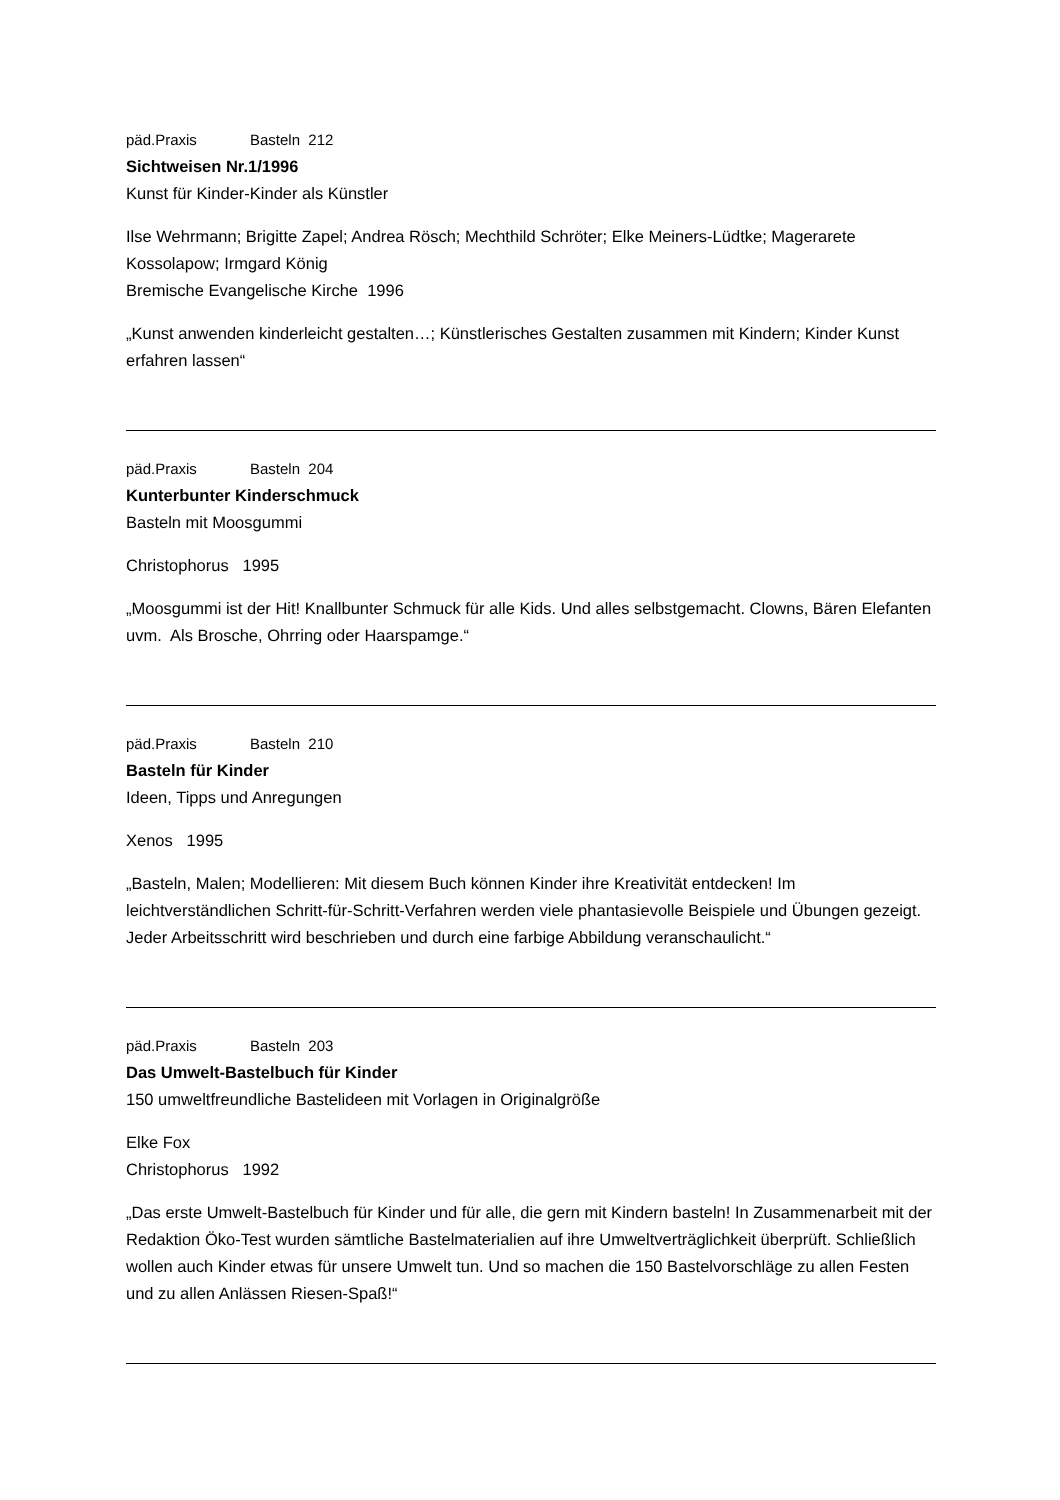päd.Praxis Basteln 212
Sichtweisen Nr.1/1996
Kunst für Kinder-Kinder als Künstler
Ilse Wehrmann; Brigitte Zapel; Andrea Rösch; Mechthild Schröter; Elke Meiners-Lüdtke; Magerarete Kossolapow; Irmgard König
Bremische Evangelische Kirche 1996
„Kunst anwenden kinderleicht gestalten…; Künstlerisches Gestalten zusammen mit Kindern; Kinder Kunst erfahren lassen“
päd.Praxis Basteln 204
Kunterbunter Kinderschmuck
Basteln mit Moosgummi
Christophorus 1995
„Moosgummi ist der Hit! Knallbunter Schmuck für alle Kids. Und alles selbstgemacht. Clowns, Bären Elefanten uvm. Als Brosche, Ohrring oder Haarspamge.“
päd.Praxis Basteln 210
Basteln für Kinder
Ideen, Tipps und Anregungen
Xenos 1995
„Basteln, Malen; Modellieren: Mit diesem Buch können Kinder ihre Kreativität entdecken! Im leichtverständlichen Schritt-für-Schritt-Verfahren werden viele phantasievolle Beispiele und Übungen gezeigt. Jeder Arbeitsschritt wird beschrieben und durch eine farbige Abbildung veranschaulicht.“
päd.Praxis Basteln 203
Das Umwelt-Bastelbuch für Kinder
150 umweltfreundliche Bastelideen mit Vorlagen in Originalgröße
Elke Fox
Christophorus 1992
„Das erste Umwelt-Bastelbuch für Kinder und für alle, die gern mit Kindern basteln! In Zusammenarbeit mit der Redaktion Öko-Test wurden sämtliche Bastelmaterialien auf ihre Umweltverträglichkeit überprüft. Schließlich wollen auch Kinder etwas für unsere Umwelt tun. Und so machen die 150 Bastelvorschläge zu allen Festen und zu allen Anlässen Riesen-Spaß!“